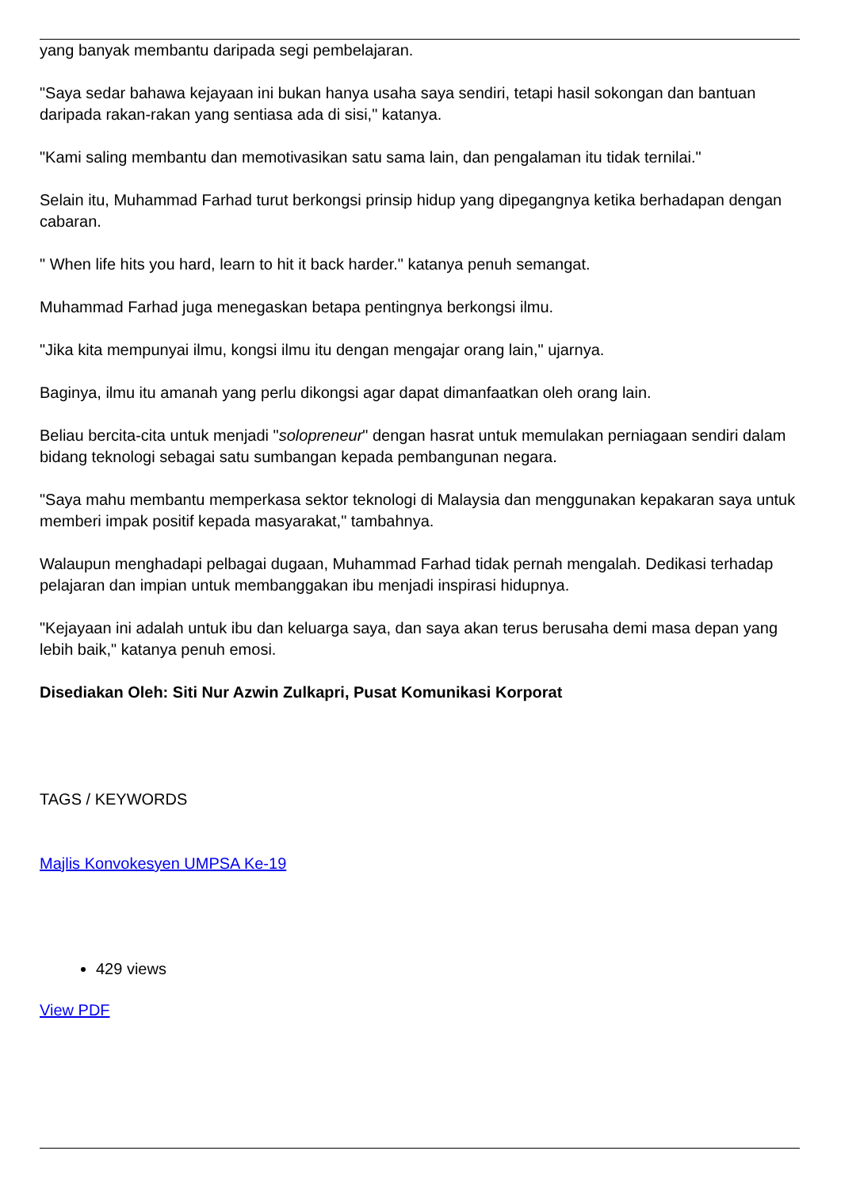yang banyak membantu daripada segi pembelajaran.
"Saya sedar bahawa kejayaan ini bukan hanya usaha saya sendiri, tetapi hasil sokongan dan bantuan daripada rakan-rakan yang sentiasa ada di sisi," katanya.
"Kami saling membantu dan memotivasikan satu sama lain, dan pengalaman itu tidak ternilai."
Selain itu, Muhammad Farhad turut berkongsi prinsip hidup yang dipegangnya ketika berhadapan dengan cabaran.
" When life hits you hard, learn to hit it back harder." katanya penuh semangat.
Muhammad Farhad juga menegaskan betapa pentingnya berkongsi ilmu.
"Jika kita mempunyai ilmu, kongsi ilmu itu dengan mengajar orang lain," ujarnya.
Baginya, ilmu itu amanah yang perlu dikongsi agar dapat dimanfaatkan oleh orang lain.
Beliau bercita-cita untuk menjadi "solopreneur" dengan hasrat untuk memulakan perniagaan sendiri dalam bidang teknologi sebagai satu sumbangan kepada pembangunan negara.
"Saya mahu membantu memperkasa sektor teknologi di Malaysia dan menggunakan kepakaran saya untuk memberi impak positif kepada masyarakat," tambahnya.
Walaupun menghadapi pelbagai dugaan, Muhammad Farhad tidak pernah mengalah. Dedikasi terhadap pelajaran dan impian untuk membanggakan ibu menjadi inspirasi hidupnya.
"Kejayaan ini adalah untuk ibu dan keluarga saya, dan saya akan terus berusaha demi masa depan yang lebih baik," katanya penuh emosi.
Disediakan Oleh: Siti Nur Azwin Zulkapri, Pusat Komunikasi Korporat
TAGS / KEYWORDS
Majlis Konvokesyen UMPSA Ke-19
429 views
View PDF